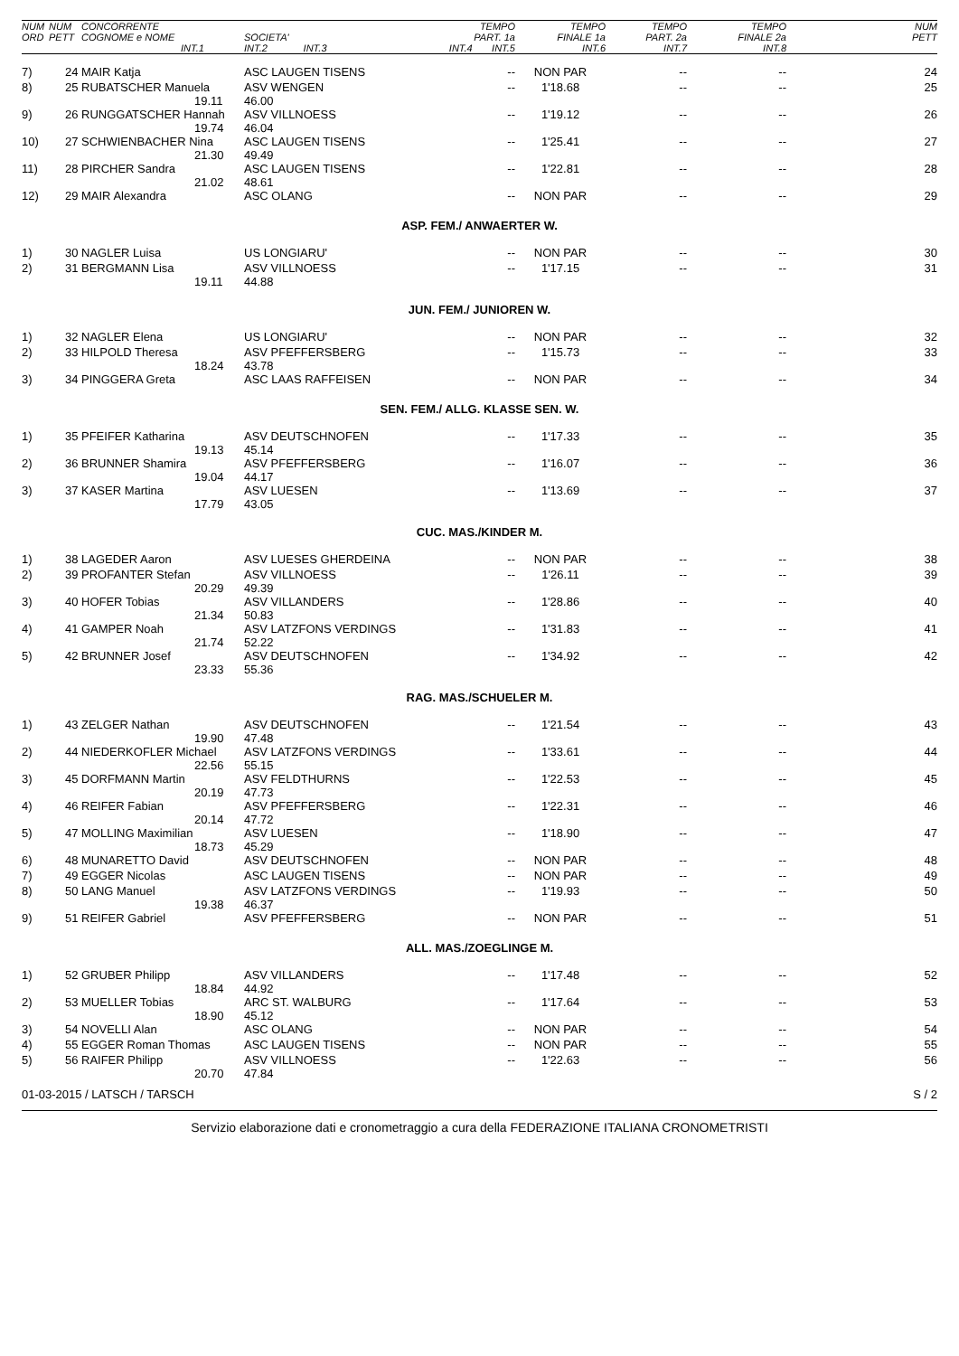| NUM ORD | NUM PETT | CONCORRENTE COGNOME e NOME INT.1 | SOCIETA' INT.2 INT.3 | TEMPO PART. 1a INT.4 INT.5 | TEMPO FINALE 1a INT.6 | TEMPO PART. 2a INT.7 | TEMPO FINALE 2a INT.8 | NUM PETT |
| --- | --- | --- | --- | --- | --- | --- | --- | --- |
| 7) | 24 | MAIR Katja | ASC LAUGEN TISENS | -- | NON PAR | -- | -- | 24 |
| 8) | 25 | RUBATSCHER Manuela 19.11 | ASV WENGEN 46.00 | -- | 1'18.68 | -- | -- | 25 |
| 9) | 26 | RUNGGATSCHER Hannah 19.74 | ASV VILLNOESS 46.04 | -- | 1'19.12 | -- | -- | 26 |
| 10) | 27 | SCHWIENBACHER Nina 21.30 | ASC LAUGEN TISENS 49.49 | -- | 1'25.41 | -- | -- | 27 |
| 11) | 28 | PIRCHER Sandra 21.02 | ASC LAUGEN TISENS 48.61 | -- | 1'22.81 | -- | -- | 28 |
| 12) | 29 | MAIR Alexandra | ASC OLANG | -- | NON PAR | -- | -- | 29 |
| ASP. FEM./ ANWAERTER W. | | | | | | | | |
| 1) | 30 | NAGLER Luisa | US LONGIARU' | -- | NON PAR | -- | -- | 30 |
| 2) | 31 | BERGMANN Lisa 19.11 | ASV VILLNOESS 44.88 | -- | 1'17.15 | -- | -- | 31 |
| JUN. FEM./ JUNIOREN W. | | | | | | | | |
| 1) | 32 | NAGLER Elena | US LONGIARU' | -- | NON PAR | -- | -- | 32 |
| 2) | 33 | HILPOLD Theresa 18.24 | ASV PFEFFERSBERG 43.78 | -- | 1'15.73 | -- | -- | 33 |
| 3) | 34 | PINGGERA Greta | ASC LAAS RAFFEISEN | -- | NON PAR | -- | -- | 34 |
| SEN. FEM./ ALLG. KLASSE SEN. W. | | | | | | | | |
| 1) | 35 | PFEIFER Katharina 19.13 | ASV DEUTSCHNOFEN 45.14 | -- | 1'17.33 | -- | -- | 35 |
| 2) | 36 | BRUNNER Shamira 19.04 | ASV PFEFFERSBERG 44.17 | -- | 1'16.07 | -- | -- | 36 |
| 3) | 37 | KASER Martina 17.79 | ASV LUESEN 43.05 | -- | 1'13.69 | -- | -- | 37 |
| CUC. MAS./KINDER M. | | | | | | | | |
| 1) | 38 | LAGEDER Aaron | ASV LUESES GHERDEINA | -- | NON PAR | -- | -- | 38 |
| 2) | 39 | PROFANTER Stefan 20.29 | ASV VILLNOESS 49.39 | -- | 1'26.11 | -- | -- | 39 |
| 3) | 40 | HOFER Tobias 21.34 | ASV VILLANDERS 50.83 | -- | 1'28.86 | -- | -- | 40 |
| 4) | 41 | GAMPER Noah 21.74 | ASV LATZFONS VERDINGS 52.22 | -- | 1'31.83 | -- | -- | 41 |
| 5) | 42 | BRUNNER Josef 23.33 | ASV DEUTSCHNOFEN 55.36 | -- | 1'34.92 | -- | -- | 42 |
| RAG. MAS./SCHUELER M. | | | | | | | | |
| 1) | 43 | ZELGER Nathan 19.90 | ASV DEUTSCHNOFEN 47.48 | -- | 1'21.54 | -- | -- | 43 |
| 2) | 44 | NIEDERKOFLER Michael 22.56 | ASV LATZFONS VERDINGS 55.15 | -- | 1'33.61 | -- | -- | 44 |
| 3) | 45 | DORFMANN Martin 20.19 | ASV FELDTHURNS 47.73 | -- | 1'22.53 | -- | -- | 45 |
| 4) | 46 | REIFER Fabian 20.14 | ASV PFEFFERSBERG 47.72 | -- | 1'22.31 | -- | -- | 46 |
| 5) | 47 | MOLLING Maximilian 18.73 | ASV LUESEN 45.29 | -- | 1'18.90 | -- | -- | 47 |
| 6) | 48 | MUNARETTO David | ASV DEUTSCHNOFEN | -- | NON PAR | -- | -- | 48 |
| 7) | 49 | EGGER Nicolas | ASC LAUGEN TISENS | -- | NON PAR | -- | -- | 49 |
| 8) | 50 | LANG Manuel 19.38 | ASV LATZFONS VERDINGS 46.37 | -- | 1'19.93 | -- | -- | 50 |
| 9) | 51 | REIFER Gabriel | ASV PFEFFERSBERG | -- | NON PAR | -- | -- | 51 |
| ALL. MAS./ZOEGLINGE M. | | | | | | | | |
| 1) | 52 | GRUBER Philipp 18.84 | ASV VILLANDERS 44.92 | -- | 1'17.48 | -- | -- | 52 |
| 2) | 53 | MUELLER Tobias 18.90 | ARC ST. WALBURG 45.12 | -- | 1'17.64 | -- | -- | 53 |
| 3) | 54 | NOVELLI Alan | ASC OLANG | -- | NON PAR | -- | -- | 54 |
| 4) | 55 | EGGER Roman Thomas | ASC LAUGEN TISENS | -- | NON PAR | -- | -- | 55 |
| 5) | 56 | RAIFER Philipp 20.70 | ASV VILLNOESS 47.84 | -- | 1'22.63 | -- | -- | 56 |
01-03-2015 / LATSCH / TARSCH S / 2
Servizio elaborazione dati e cronometraggio a cura della FEDERAZIONE ITALIANA CRONOMETRISTI